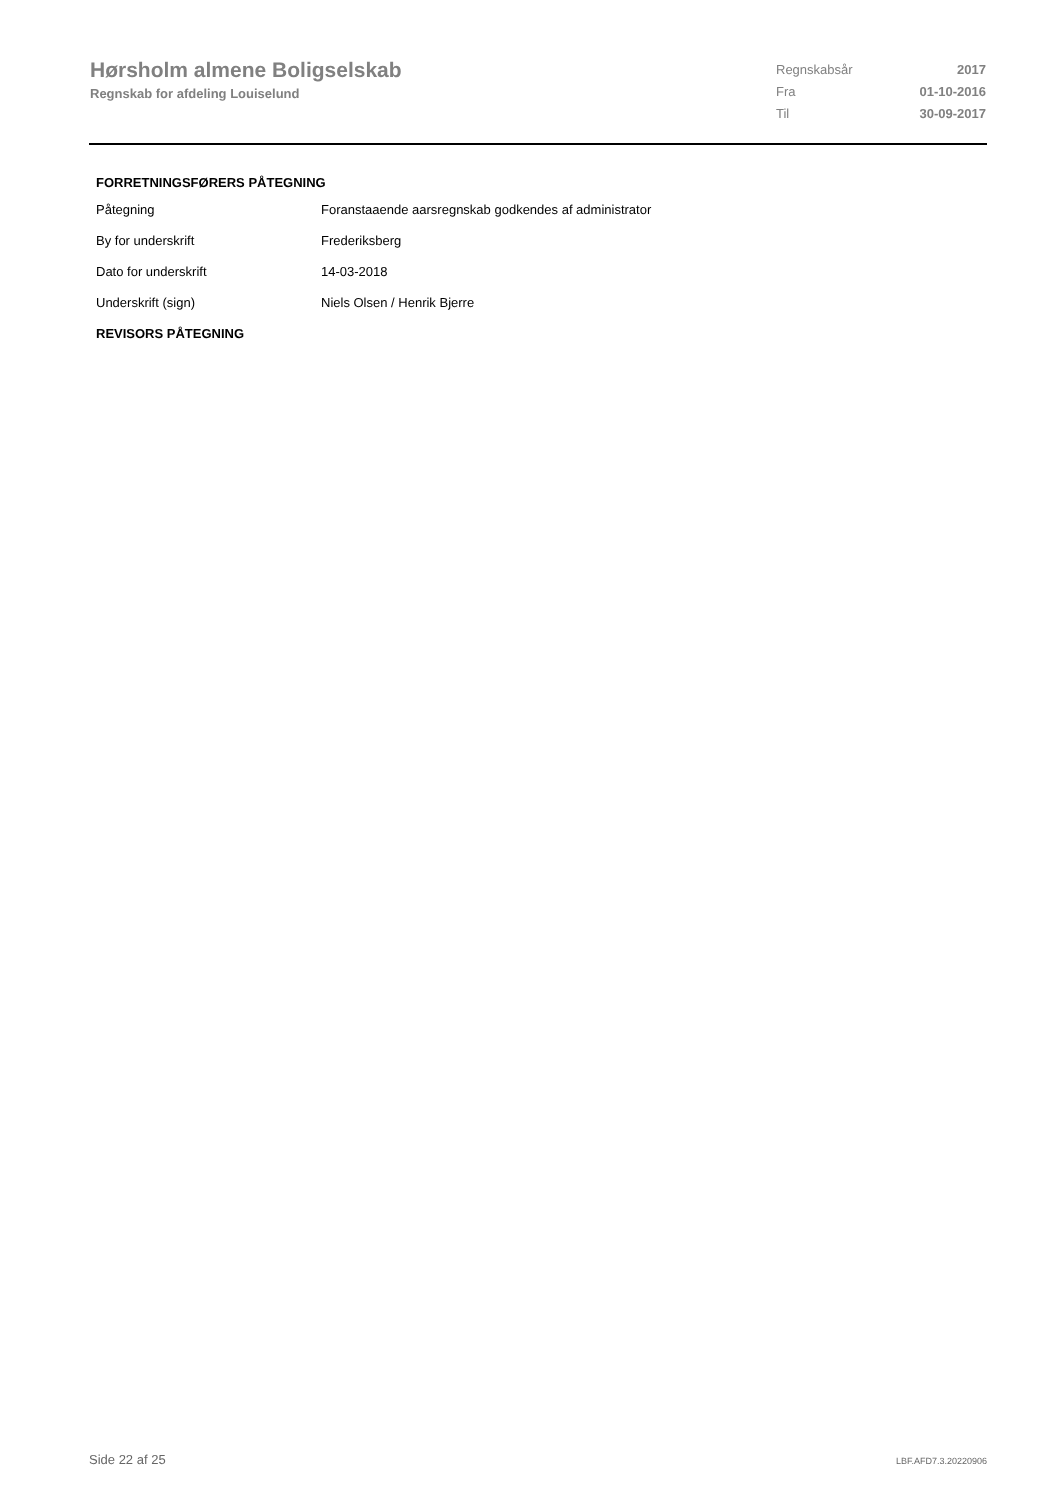Hørsholm almene Boligselskab
Regnskab for afdeling Louiselund
| Regnskabsår | 2017 |
| Fra | 01-10-2016 |
| Til | 30-09-2017 |
FORRETNINGSFØRERS PÅTEGNING
| Påtegning | Foranstaaende aarsregnskab godkendes af administrator |
| By for underskrift | Frederiksberg |
| Dato for underskrift | 14-03-2018 |
| Underskrift (sign) | Niels Olsen / Henrik Bjerre |
REVISORS PÅTEGNING
Side 22 af 25 LBF.AFD7.3.20220906